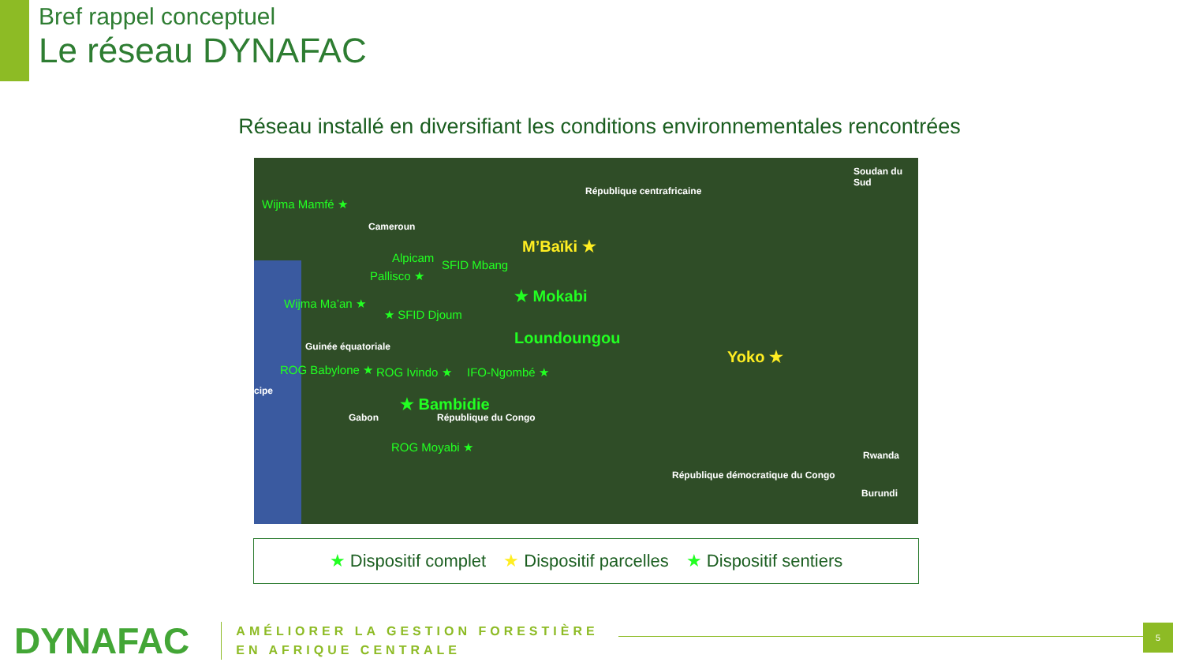Bref rappel conceptuel
Le réseau DYNAFAC
Réseau installé en diversifiant les conditions environnementales rencontrées
Wijma Mamfé ★
Cameroun
République centrafricaine
Soudan du Sud
M’Baïki ★
Alpicam
SFID Mbang
Pallisco ★
★ Mokabi Wijma Ma’an ★
★ SFID Djoum
Loundoungou Guinée équatoriale
Yoko ★
ROG Babylone ★ ROG Ivindo ★ IFO-Ngombé ★
★ Bambidie
Gabon République du Congo
ROG Moyabi ★
Rwanda
Burundi
République démocratique du Congo
cipe
★ Dispositif complet ★ Dispositif parcelles ★ Dispositif sentiers
DYNAFAC
AMÉLIORER LA GESTION FORESTIÈRE
EN AFRIQUE CENTRALE
5